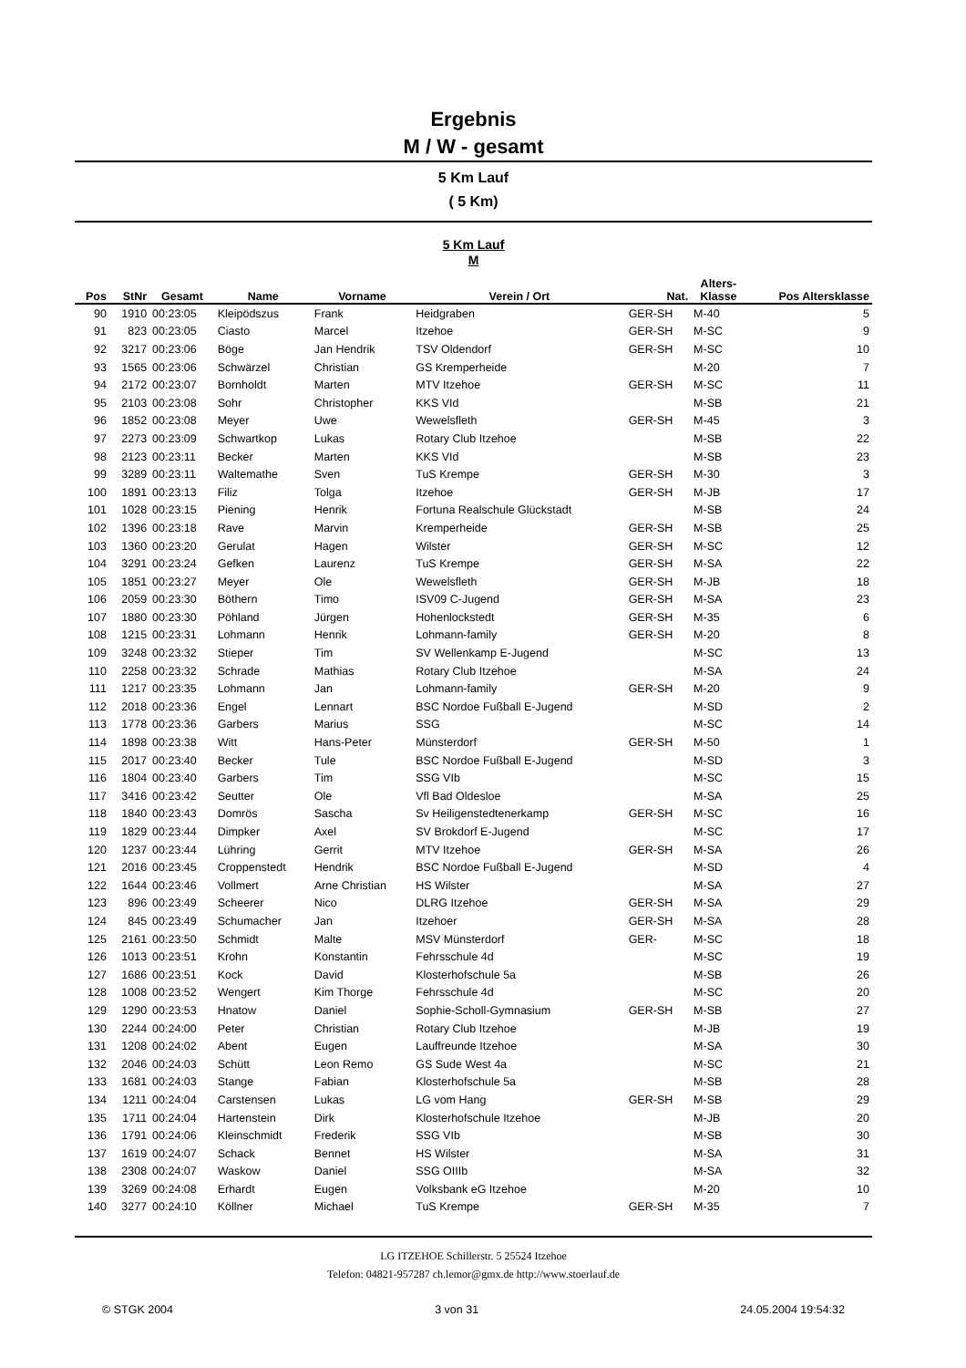Ergebnis
M / W - gesamt
5 Km Lauf
( 5 Km)
5 Km Lauf
M
| Pos | StNr | Gesamt | Name | Vorname | Verein / Ort | Nat. | Alters- Klasse | Pos Altersklasse |
| --- | --- | --- | --- | --- | --- | --- | --- | --- |
| 90 | 1910 | 00:23:05 | Kleipödszus | Frank | Heidgraben | GER-SH | M-40 | 5 |
| 91 | 823 | 00:23:05 | Ciasto | Marcel | Itzehoe | GER-SH | M-SC | 9 |
| 92 | 3217 | 00:23:06 | Böge | Jan Hendrik | TSV Oldendorf | GER-SH | M-SC | 10 |
| 93 | 1565 | 00:23:06 | Schwärzel | Christian | GS Kremperheide | | M-20 | 7 |
| 94 | 2172 | 00:23:07 | Bornholdt | Marten | MTV Itzehoe | GER-SH | M-SC | 11 |
| 95 | 2103 | 00:23:08 | Sohr | Christopher | KKS VId | | M-SB | 21 |
| 96 | 1852 | 00:23:08 | Meyer | Uwe | Wewelsfleth | GER-SH | M-45 | 3 |
| 97 | 2273 | 00:23:09 | Schwartkop | Lukas | Rotary Club Itzehoe | | M-SB | 22 |
| 98 | 2123 | 00:23:11 | Becker | Marten | KKS VId | | M-SB | 23 |
| 99 | 3289 | 00:23:11 | Waltemathe | Sven | TuS Krempe | GER-SH | M-30 | 3 |
| 100 | 1891 | 00:23:13 | Filiz | Tolga | Itzehoe | GER-SH | M-JB | 17 |
| 101 | 1028 | 00:23:15 | Piening | Henrik | Fortuna Realschule Glückstadt | | M-SB | 24 |
| 102 | 1396 | 00:23:18 | Rave | Marvin | Kremperheide | GER-SH | M-SB | 25 |
| 103 | 1360 | 00:23:20 | Gerulat | Hagen | Wilster | GER-SH | M-SC | 12 |
| 104 | 3291 | 00:23:24 | Gefken | Laurenz | TuS Krempe | GER-SH | M-SA | 22 |
| 105 | 1851 | 00:23:27 | Meyer | Ole | Wewelsfleth | GER-SH | M-JB | 18 |
| 106 | 2059 | 00:23:30 | Böthern | Timo | ISV09 C-Jugend | GER-SH | M-SA | 23 |
| 107 | 1880 | 00:23:30 | Pöhland | Jürgen | Hohenlockstedt | GER-SH | M-35 | 6 |
| 108 | 1215 | 00:23:31 | Lohmann | Henrik | Lohmann-family | GER-SH | M-20 | 8 |
| 109 | 3248 | 00:23:32 | Stieper | Tim | SV Wellenkamp E-Jugend | | M-SC | 13 |
| 110 | 2258 | 00:23:32 | Schrade | Mathias | Rotary Club Itzehoe | | M-SA | 24 |
| 111 | 1217 | 00:23:35 | Lohmann | Jan | Lohmann-family | GER-SH | M-20 | 9 |
| 112 | 2018 | 00:23:36 | Engel | Lennart | BSC Nordoe Fußball E-Jugend | | M-SD | 2 |
| 113 | 1778 | 00:23:36 | Garbers | Marius | SSG | | M-SC | 14 |
| 114 | 1898 | 00:23:38 | Witt | Hans-Peter | Münsterdorf | GER-SH | M-50 | 1 |
| 115 | 2017 | 00:23:40 | Becker | Tule | BSC Nordoe Fußball E-Jugend | | M-SD | 3 |
| 116 | 1804 | 00:23:40 | Garbers | Tim | SSG VIb | | M-SC | 15 |
| 117 | 3416 | 00:23:42 | Seutter | Ole | Vfl Bad Oldesloe | | M-SA | 25 |
| 118 | 1840 | 00:23:43 | Domrös | Sascha | Sv Heiligenstedtenerkamp | GER-SH | M-SC | 16 |
| 119 | 1829 | 00:23:44 | Dimpker | Axel | SV Brokdorf E-Jugend | | M-SC | 17 |
| 120 | 1237 | 00:23:44 | Lühring | Gerrit | MTV Itzehoe | GER-SH | M-SA | 26 |
| 121 | 2016 | 00:23:45 | Croppenstedt | Hendrik | BSC Nordoe Fußball E-Jugend | | M-SD | 4 |
| 122 | 1644 | 00:23:46 | Vollmert | Arne Christian | HS Wilster | | M-SA | 27 |
| 123 | 896 | 00:23:49 | Scheerer | Nico | DLRG Itzehoe | GER-SH | M-SA | 29 |
| 124 | 845 | 00:23:49 | Schumacher | Jan | Itzehoer | GER-SH | M-SA | 28 |
| 125 | 2161 | 00:23:50 | Schmidt | Malte | MSV Münsterdorf | GER- | M-SC | 18 |
| 126 | 1013 | 00:23:51 | Krohn | Konstantin | Fehrsschule 4d | | M-SC | 19 |
| 127 | 1686 | 00:23:51 | Kock | David | Klosterhofschule 5a | | M-SB | 26 |
| 128 | 1008 | 00:23:52 | Wengert | Kim Thorge | Fehrsschule 4d | | M-SC | 20 |
| 129 | 1290 | 00:23:53 | Hnatow | Daniel | Sophie-Scholl-Gymnasium | GER-SH | M-SB | 27 |
| 130 | 2244 | 00:24:00 | Peter | Christian | Rotary Club Itzehoe | | M-JB | 19 |
| 131 | 1208 | 00:24:02 | Abent | Eugen | Lauffreunde Itzehoe | | M-SA | 30 |
| 132 | 2046 | 00:24:03 | Schütt | Leon Remo | GS Sude West 4a | | M-SC | 21 |
| 133 | 1681 | 00:24:03 | Stange | Fabian | Klosterhofschule 5a | | M-SB | 28 |
| 134 | 1211 | 00:24:04 | Carstensen | Lukas | LG vom Hang | GER-SH | M-SB | 29 |
| 135 | 1711 | 00:24:04 | Hartenstein | Dirk | Klosterhofschule Itzehoe | | M-JB | 20 |
| 136 | 1791 | 00:24:06 | Kleinschmidt | Frederik | SSG VIb | | M-SB | 30 |
| 137 | 1619 | 00:24:07 | Schack | Bennet | HS Wilster | | M-SA | 31 |
| 138 | 2308 | 00:24:07 | Waskow | Daniel | SSG OIIIb | | M-SA | 32 |
| 139 | 3269 | 00:24:08 | Erhardt | Eugen | Volksbank eG Itzehoe | | M-20 | 10 |
| 140 | 3277 | 00:24:10 | Köllner | Michael | TuS Krempe | GER-SH | M-35 | 7 |
LG ITZEHOE Schillerstr. 5 25524 Itzehoe
Telefon: 04821-957287 ch.lemor@gmx.de http://www.stoerlauf.de
© STGK 2004 3 von 31 24.05.2004 19:54:32